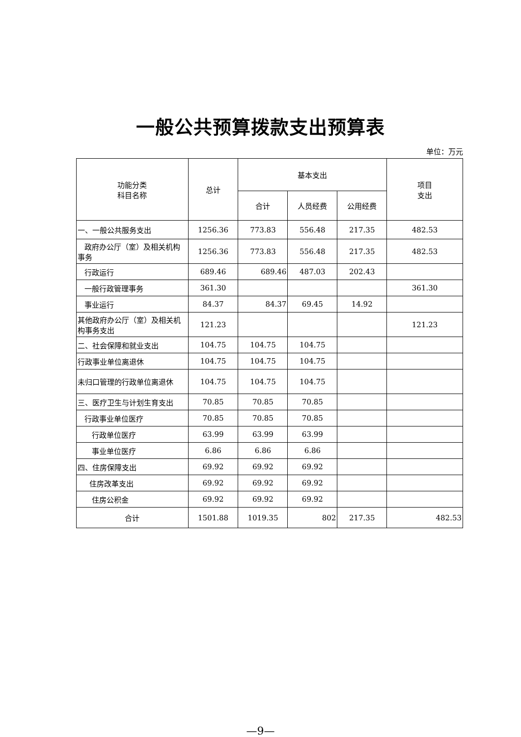一般公共预算拨款支出预算表
单位：万元
| 功能分类 科目名称 | 总计 | 基本支出 | | | 项目 支出 |
| --- | --- | --- | --- | --- | --- |
| | | 合计 | 人员经费 | 公用经费 | |
| 一、一般公共服务支出 | 1256.36 | 773.83 | 556.48 | 217.35 | 482.53 |
| 政府办公厅（室）及相关机构事务 | 1256.36 | 773.83 | 556.48 | 217.35 | 482.53 |
| 行政运行 | 689.46 | 689.46 | 487.03 | 202.43 | |
| 一般行政管理事务 | 361.30 | | | | 361.30 |
| 事业运行 | 84.37 | 84.37 | 69.45 | 14.92 | |
| 其他政府办公厅（室）及相关机构事务支出 | 121.23 | | | | 121.23 |
| 二、社会保障和就业支出 | 104.75 | 104.75 | 104.75 | | |
| 行政事业单位离退休 | 104.75 | 104.75 | 104.75 | | |
| 未归口管理的行政单位离退休 | 104.75 | 104.75 | 104.75 | | |
| 三、医疗卫生与计划生育支出 | 70.85 | 70.85 | 70.85 | | |
| 行政事业单位医疗 | 70.85 | 70.85 | 70.85 | | |
| 行政单位医疗 | 63.99 | 63.99 | 63.99 | | |
| 事业单位医疗 | 6.86 | 6.86 | 6.86 | | |
| 四、住房保障支出 | 69.92 | 69.92 | 69.92 | | |
| 住房改革支出 | 69.92 | 69.92 | 69.92 | | |
| 住房公积金 | 69.92 | 69.92 | 69.92 | | |
| 合计 | 1501.88 | 1019.35 | 802 | 217.35 | 482.53 |
—9—